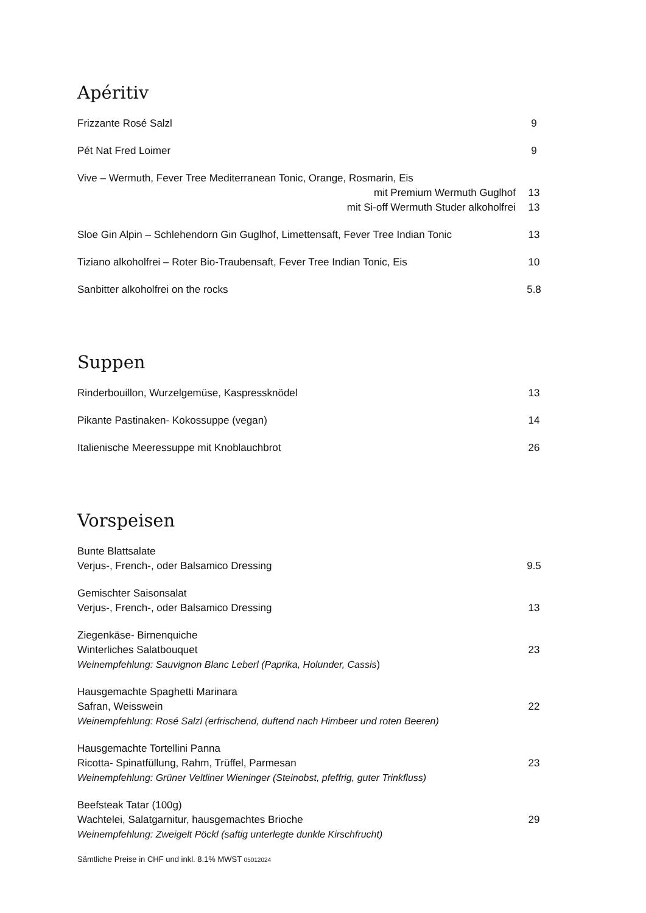Apéritiv
Frizzante Rosé Salzl 9
Pét Nat Fred Loimer 9
Vive – Wermuth, Fever Tree Mediterranean Tonic, Orange, Rosmarin, Eis
mit Premium Wermuth Guglhof
mit Si-off Wermuth Studer alkoholfrei
13
13
Sloe Gin Alpin – Schlehendorn Gin Guglhof, Limettensaft, Fever Tree Indian Tonic
13
Tiziano alkoholfrei – Roter Bio-Traubensaft, Fever Tree Indian Tonic, Eis
10
Sanbitter alkoholfrei on the rocks
5.8
Suppen
Rinderbouillon, Wurzelgemüse, Kaspressknödel
13
Pikante Pastinaken- Kokossuppe (vegan)
14
Italienische Meeressuppe mit Knoblauchbrot
26
Vorspeisen
Bunte Blattsalate
Verjus-, French-, oder Balsamico Dressing
9.5
Gemischter Saisonsalat
Verjus-, French-, oder Balsamico Dressing
13
Ziegenkäse- Birnenquiche
Winterliches Salatbouquet
Weinempfehlung: Sauvignon Blanc Leberl (Paprika, Holunder, Cassis)
23
Hausgemachte Spaghetti Marinara
Safran, Weisswein
Weinempfehlung: Rosé Salzl (erfrischend, duftend nach Himbeer und roten Beeren)
22
Hausgemachte Tortellini Panna
Ricotta- Spinatfüllung, Rahm, Trüffel, Parmesan
Weinempfehlung: Grüner Veltliner Wieninger (Steinobst, pfeffrig, guter Trinkfluss)
23
Beefsteak Tatar (100g)
Wachtelei, Salatgarnitur, hausgemachtes Brioche
Weinempfehlung: Zweigelt Pöckl (saftig unterlegte dunkle Kirschfrucht)
29
Sämtliche Preise in CHF und inkl. 8.1% MWST 05012024